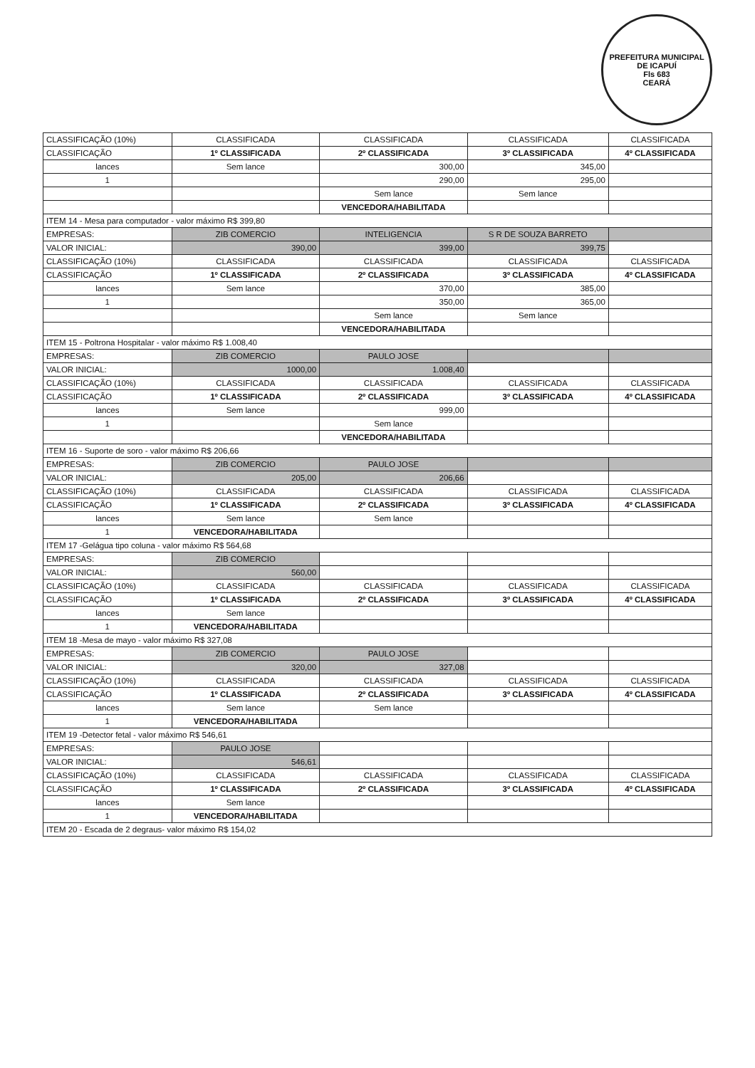PREFEITURA MUNICIPAL DE ICAPUÍ
Fls 683
CEARÁ
| CLASSIFICAÇÃO (10%) | CLASSIFICADA | CLASSIFICADA | CLASSIFICADA | CLASSIFICADA |
| CLASSIFICAÇÃO | 1º CLASSIFICADA | 2º CLASSIFICADA | 3º CLASSIFICADA | 4º CLASSIFICADA |
| lances | Sem lance | 300,00 | 345,00 | |
| 1 | | 290,00 | 295,00 | |
| | | Sem lance | Sem lance | |
| | | VENCEDORA/HABILITADA | | |
| ITEM 14 - Mesa para computador - valor máximo R$ 399,80 | | | | |
| EMPRESAS: | ZIB COMERCIO | INTELIGENCIA | S R DE SOUZA BARRETO | |
| VALOR INICIAL: | 390,00 | 399,00 | 399,75 | |
| CLASSIFICAÇÃO (10%) | CLASSIFICADA | CLASSIFICADA | CLASSIFICADA | CLASSIFICADA |
| CLASSIFICAÇÃO | 1º CLASSIFICADA | 2º CLASSIFICADA | 3º CLASSIFICADA | 4º CLASSIFICADA |
| lances | Sem lance | 370,00 | 385,00 | |
| 1 | | 350,00 | 365,00 | |
| | | Sem lance | Sem lance | |
| | | VENCEDORA/HABILITADA | | |
| ITEM 15 - Poltrona Hospitalar - valor máximo R$ 1.008,40 | | | | |
| EMPRESAS: | ZIB COMERCIO | PAULO JOSE | | |
| VALOR INICIAL: | 1000,00 | 1.008,40 | | |
| CLASSIFICAÇÃO (10%) | CLASSIFICADA | CLASSIFICADA | CLASSIFICADA | CLASSIFICADA |
| CLASSIFICAÇÃO | 1º CLASSIFICADA | 2º CLASSIFICADA | 3º CLASSIFICADA | 4º CLASSIFICADA |
| lances | Sem lance | 999,00 | | |
| 1 | | Sem lance | | |
| | | VENCEDORA/HABILITADA | | |
| ITEM 16 - Suporte de soro - valor máximo R$ 206,66 | | | | |
| EMPRESAS: | ZIB COMERCIO | PAULO JOSE | | |
| VALOR INICIAL: | 205,00 | 206,66 | | |
| CLASSIFICAÇÃO (10%) | CLASSIFICADA | CLASSIFICADA | CLASSIFICADA | CLASSIFICADA |
| CLASSIFICAÇÃO | 1º CLASSIFICADA | 2º CLASSIFICADA | 3º CLASSIFICADA | 4º CLASSIFICADA |
| lances | Sem lance | Sem lance | | |
| 1 | VENCEDORA/HABILITADA | | | |
| ITEM 17 -Gelágua tipo coluna - valor máximo R$ 564,68 | | | | |
| EMPRESAS: | ZIB COMERCIO | | | |
| VALOR INICIAL: | 560,00 | | | |
| CLASSIFICAÇÃO (10%) | CLASSIFICADA | CLASSIFICADA | CLASSIFICADA | CLASSIFICADA |
| CLASSIFICAÇÃO | 1º CLASSIFICADA | 2º CLASSIFICADA | 3º CLASSIFICADA | 4º CLASSIFICADA |
| lances | Sem lance | | | |
| 1 | VENCEDORA/HABILITADA | | | |
| ITEM 18 -Mesa de mayo - valor máximo R$ 327,08 | | | | |
| EMPRESAS: | ZIB COMERCIO | PAULO JOSE | | |
| VALOR INICIAL: | 320,00 | 327,08 | | |
| CLASSIFICAÇÃO (10%) | CLASSIFICADA | CLASSIFICADA | CLASSIFICADA | CLASSIFICADA |
| CLASSIFICAÇÃO | 1º CLASSIFICADA | 2º CLASSIFICADA | 3º CLASSIFICADA | 4º CLASSIFICADA |
| lances | Sem lance | Sem lance | | |
| 1 | VENCEDORA/HABILITADA | | | |
| ITEM 19 -Detector fetal - valor máximo R$ 546,61 | | | | |
| EMPRESAS: | PAULO JOSE | | | |
| VALOR INICIAL: | 546,61 | | | |
| CLASSIFICAÇÃO (10%) | CLASSIFICADA | CLASSIFICADA | CLASSIFICADA | CLASSIFICADA |
| CLASSIFICAÇÃO | 1º CLASSIFICADA | 2º CLASSIFICADA | 3º CLASSIFICADA | 4º CLASSIFICADA |
| lances | Sem lance | | | |
| 1 | VENCEDORA/HABILITADA | | | |
| ITEM 20 - Escada de 2 degraus- valor máximo R$ 154,02 | | | | |